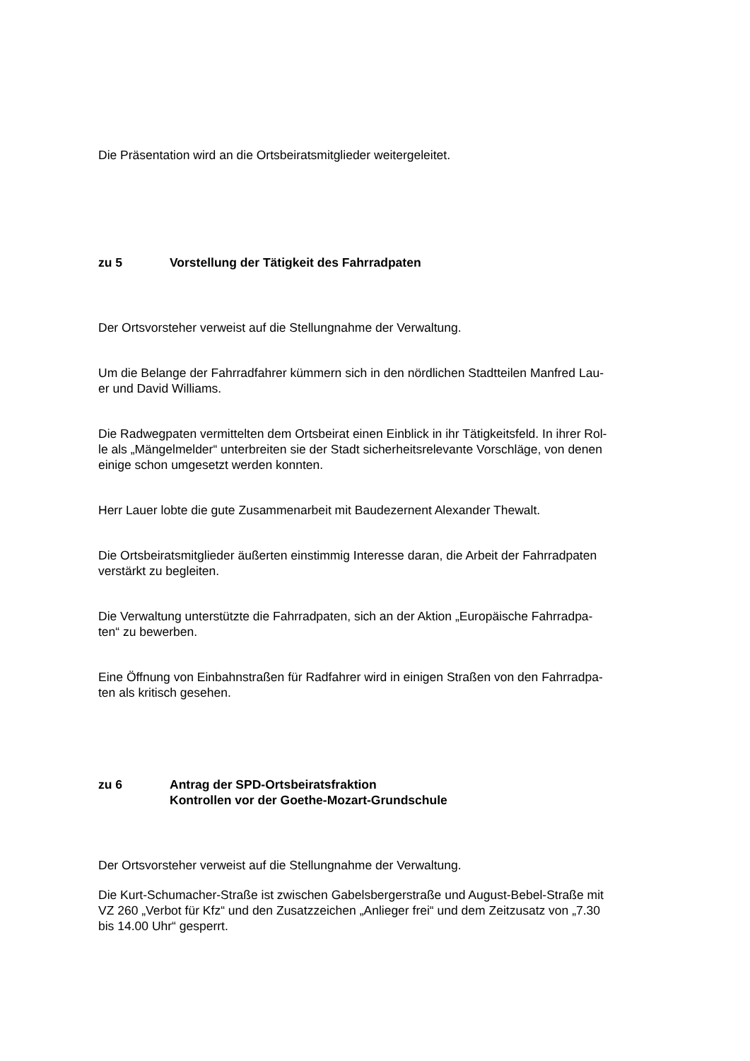Die Präsentation wird an die Ortsbeiratsmitglieder weitergeleitet.
zu 5 Vorstellung der Tätigkeit des Fahrradpaten
Der Ortsvorsteher verweist auf die Stellungnahme der Verwaltung.
Um die Belange der Fahrradfahrer kümmern sich in den nördlichen Stadtteilen Manfred Lau-
er und David Williams.
Die Radwegpaten vermittelten dem Ortsbeirat einen Einblick in ihr Tätigkeitsfeld. In ihrer Rol-
le als „Mängelmelder“ unterbreiten sie der Stadt sicherheitsrelevante Vorschläge, von denen
einige schon umgesetzt werden konnten.
Herr Lauer lobte die gute Zusammenarbeit mit Baudezernent Alexander Thewalt.
Die Ortsbeiratsmitglieder äußerten einstimmig Interesse daran, die Arbeit der Fahrradpaten
verstärkt zu begleiten.
Die Verwaltung unterstützte die Fahrradpaten, sich an der Aktion „Europäische Fahrradpa-
ten“ zu bewerben.
Eine Öffnung von Einbahnstraßen für Radfahrer wird in einigen Straßen von den Fahrradpa-
ten als kritisch gesehen.
zu 6 Antrag der SPD-Ortsbeiratsfraktion
Kontrollen vor der Goethe-Mozart-Grundschule
Der Ortsvorsteher verweist auf die Stellungnahme der Verwaltung.
Die Kurt-Schumacher-Straße ist zwischen Gabelsbergerstraße und August-Bebel-Straße mit
VZ 260 „Verbot für Kfz“ und den Zusatzzeichen „Anlieger frei“ und dem Zeitzusatz von „7.30
bis 14.00 Uhr“ gesperrt.